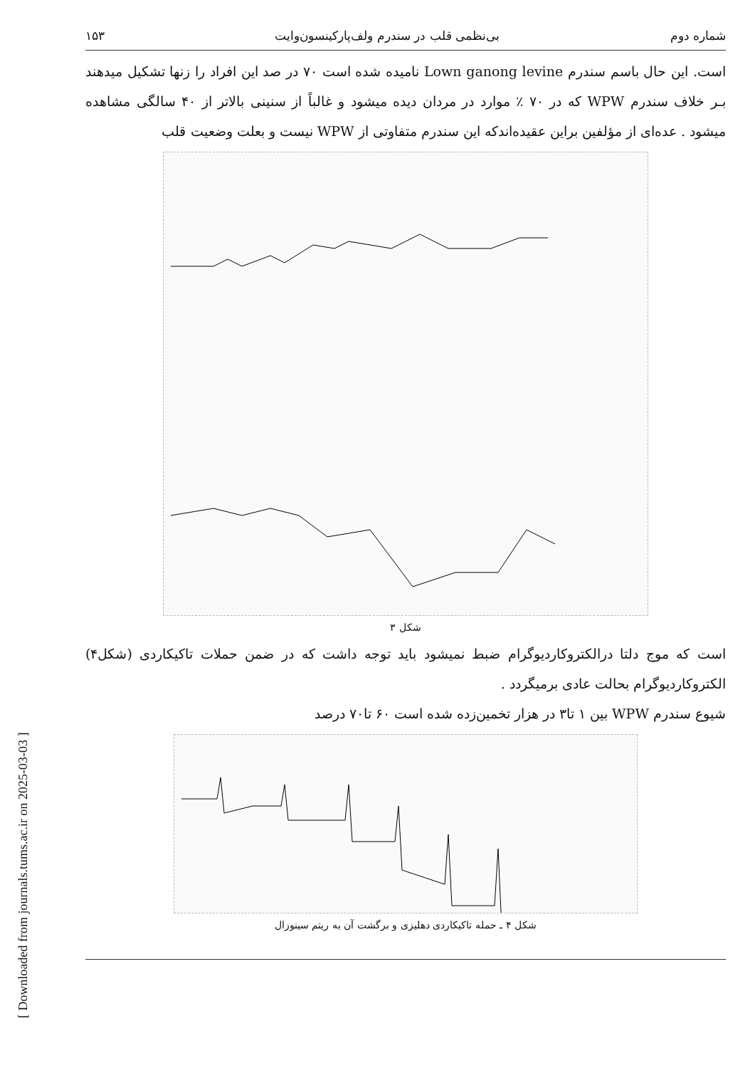[ Downloaded from journals.tums.ac.ir on 2025-03-03 ]
شماره دوم بی‌نظمی قلب در سندرم ولف‌پارکینسون‌وایت ۱۵۳
است. این حال باسم سندرم Lown ganong levine نامیده شده است ۷۰ در صد این افراد را زنها تشکیل میدهند بـر خلاف سندرم WPW که در ۷۰ ٪ موارد در مردان دیده میشود و غالباً از سنینی بالاتر از ۴۰ سالگی مشاهده میشود . عده‌ای از مؤلفین براین عقیده‌اندکه این سندرم متفاوتی از WPW نیست و بعلت وضعیت قلب
شکل ۳
است که موج دلتا درالکتروکاردیوگرام ضبط نمیشود باید توجه داشت که در ضمن حملات تاکیکاردی (شکل۴) الکتروکاردیوگرام بحالت عادی برمیگردد .
شیوع سندرم WPW بین ۱ تا۳ در هزار تخمین‌زده شده است ۶۰ تا۷۰ درصد
شکل ۴ ـ حمله تاکیکاردی دهلیزی و برگشت آن به ریتم سینوزال